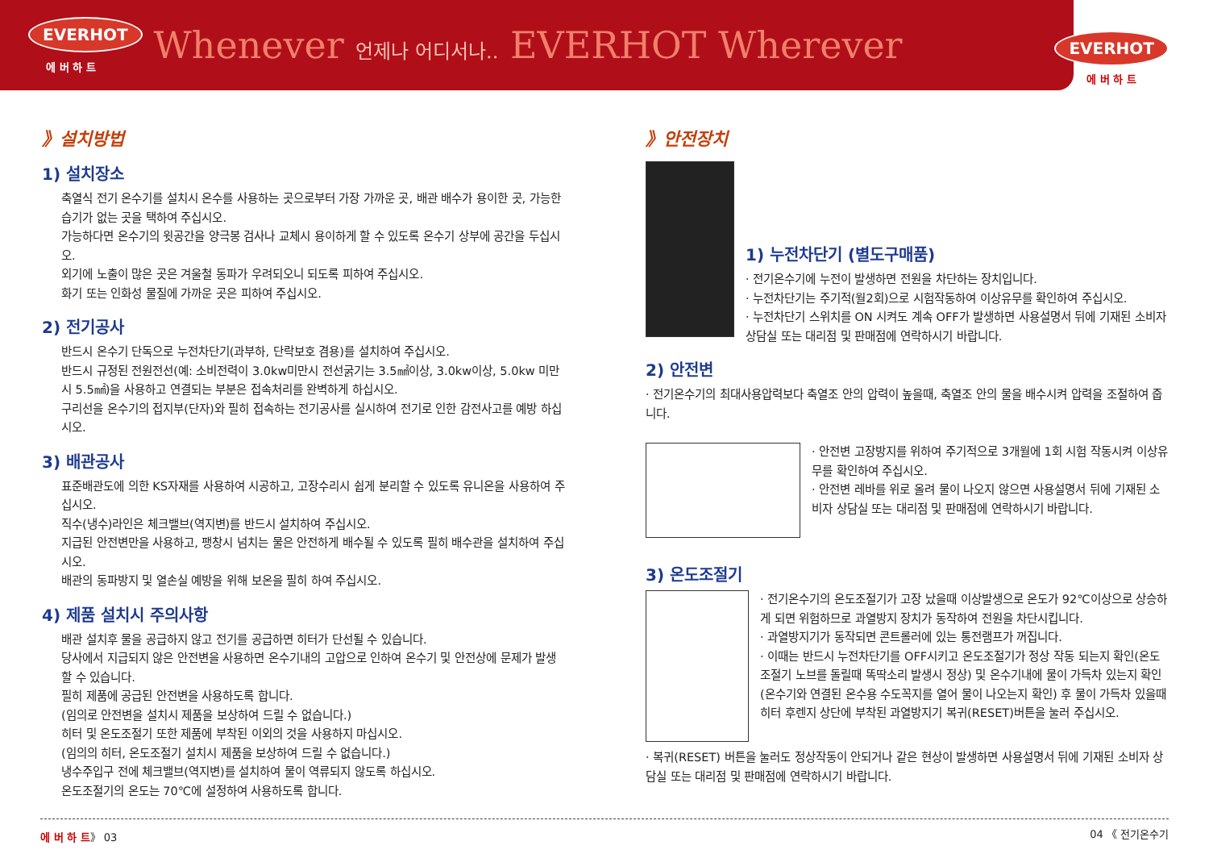EVERHOT
에 버 하 트
Whenever 언제나 어디서나.. EVERHOT Wherever
EVERHOT
에 버 하 트
》설치방법
1) 설치장소
축열식 전기 온수기를 설치시 온수를 사용하는 곳으로부터 가장 가까운 곳, 배관 배수가 용이한 곳, 가능한 습기가 없는 곳을 택하여 주십시오.
가능하다면 온수기의 윗공간을 양극봉 검사나 교체시 용이하게 할 수 있도록 온수기 상부에 공간을 두십시오.
외기에 노출이 많은 곳은 겨울철 동파가 우려되오니 되도록 피하여 주십시오.
화기 또는 인화성 물질에 가까운 곳은 피하여 주십시오.
2) 전기공사
반드시 온수기 단독으로 누전차단기(과부하, 단락보호 겸용)를 설치하여 주십시오.
반드시 규정된 전원전선(예: 소비전력이 3.0kw미만시 전선굵기는 3.5㎟이상, 3.0kw이상, 5.0kw 미만시 5.5㎟)을 사용하고 연결되는 부분은 접속처리를 완벽하게 하십시오.
구리선을 온수기의 접지부(단자)와 필히 접속하는 전기공사를 실시하여 전기로 인한 감전사고를 예방 하십시오.
3) 배관공사
표준배관도에 의한 KS자재를 사용하여 시공하고, 고장수리시 쉽게 분리할 수 있도록 유니온을 사용하여 주십시오.
직수(냉수)라인은 체크밸브(역지변)를 반드시 설치하여 주십시오.
지급된 안전변만을 사용하고, 팽창시 넘치는 물은 안전하게 배수될 수 있도록 필히 배수관을 설치하여 주십시오.
배관의 동파방지 및 열손실 예방을 위해 보온을 필히 하여 주십시오.
4) 제품 설치시 주의사항
배관 설치후 물을 공급하지 않고 전기를 공급하면 히터가 단선될 수 있습니다.
당사에서 지급되지 않은 안전변을 사용하면 온수기내의 고압으로 인하여 온수기 및 안전상에 문제가 발생할 수 있습니다.
필히 제품에 공급된 안전변을 사용하도록 합니다.
(임의로 안전변을 설치시 제품을 보상하여 드릴 수 없습니다.)
히터 및 온도조절기 또한 제품에 부착된 이외의 것을 사용하지 마십시오.
(임의의 히터, 온도조절기 설치시 제품을 보상하여 드릴 수 없습니다.)
냉수주입구 전에 체크밸브(역지변)를 설치하여 물이 역류되지 않도록 하십시오.
온도조절기의 온도는 70℃에 설정하여 사용하도록 합니다.
》안전장치
1) 누전차단기 (별도구매품)
· 전기온수기에 누전이 발생하면 전원을 차단하는 장치입니다.
· 누전차단기는 주기적(월2회)으로 시험작동하여 이상유무를 확인하여 주십시오.
· 누전차단기 스위치를 ON 시켜도 계속 OFF가 발생하면 사용설명서 뒤에 기재된 소비자 상담실 또는 대리점 및 판매점에 연락하시기 바랍니다.
2) 안전변
· 전기온수기의 최대사용압력보다 축열조 안의 압력이 높을때, 축열조 안의 물을 배수시켜 압력을 조절하여 줍니다.
· 안전변 고장방지를 위하여 주기적으로 3개월에 1회 시험 작동시켜 이상유무를 확인하여 주십시오.
· 안전변 레바를 위로 올려 물이 나오지 않으면 사용설명서 뒤에 기재된 소비자 상담실 또는 대리점 및 판매점에 연락하시기 바랍니다.
3) 온도조절기
· 전기온수기의 온도조절기가 고장 났을때 이상발생으로 온도가 92℃이상으로 상승하게 되면 위험하므로 과열방지 장치가 동작하여 전원을 차단시킵니다.
· 과열방지기가 동작되면 콘트롤러에 있는 통전램프가 꺼집니다.
· 이때는 반드시 누전차단기를 OFF시키고 온도조절기가 정상 작동 되는지 확인(온도조절기 노브를 돌릴때 똑딱소리 발생시 정상) 및 온수기내에 물이 가득차 있는지 확인(온수기와 연결된 온수용 수도꼭지를 열어 물이 나오는지 확인) 후 물이 가득차 있을때 히터 후렌지 상단에 부착된 과열방지기 복귀(RESET)버튼을 눌러 주십시오.
· 복귀(RESET) 버튼을 눌러도 정상작동이 안되거나 같은 현상이 발생하면 사용설명서 뒤에 기재된 소비자 상담실 또는 대리점 및 판매점에 연락하시기 바랍니다.
에 버 하 트》 03 04 《 전기온수기